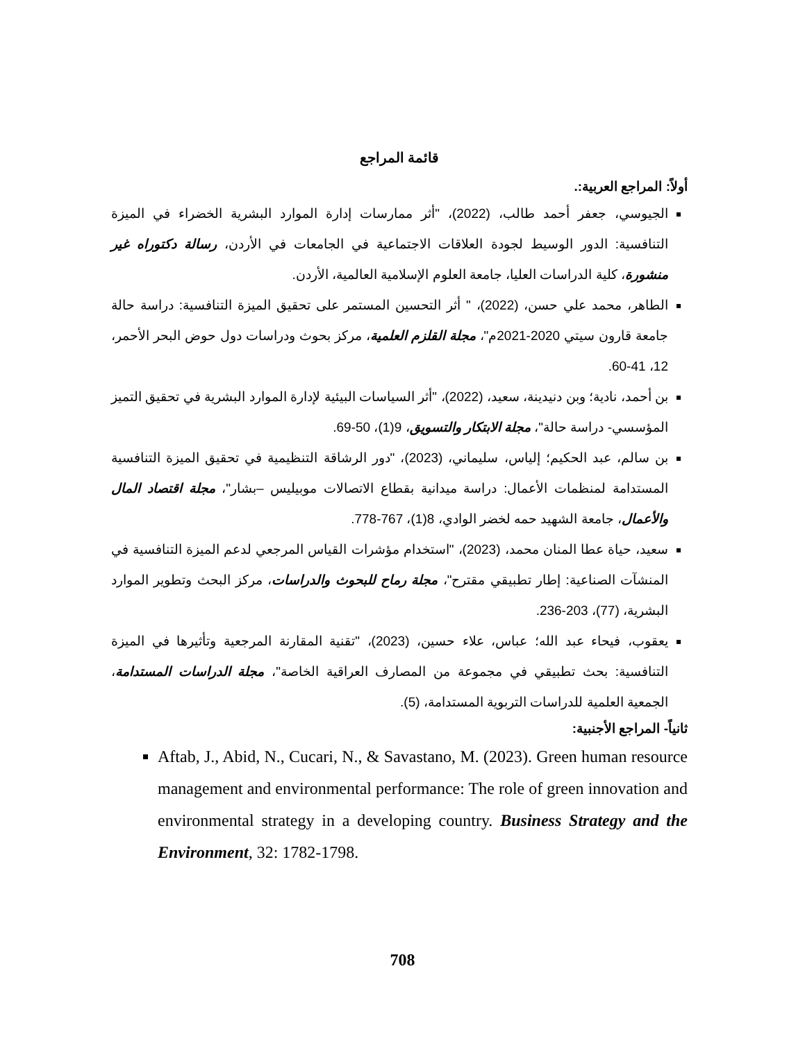قائمة المراجع
أولاً: المراجع العربية:.
الجيوسي، جعفر أحمد طالب، (2022)، "أثر ممارسات إدارة الموارد البشرية الخضراء في الميزة التنافسية: الدور الوسيط لجودة العلاقات الاجتماعية في الجامعات في الأردن، رسالة دكتوراه غير منشورة، كلية الدراسات العليا، جامعة العلوم الإسلامية العالمية، الأردن.
الطاهر، محمد علي حسن، (2022)، " أثر التحسين المستمر على تحقيق الميزة التنافسية: دراسة حالة جامعة قارون سيتي 2020-2021م"، مجلة القلزم العلمية، مركز بحوث ودراسات دول حوض البحر الأحمر، 12، 41-60.
بن أحمد، نادية؛ وبن دنيدينة، سعيد، (2022)، "أثر السياسات البيئية لإدارة الموارد البشرية في تحقيق التميز المؤسسي- دراسة حالة"، مجلة الابتكار والتسويق، 9(1)، 50-69.
بن سالم، عبد الحكيم؛ إلياس، سليماني، (2023)، "دور الرشاقة التنظيمية في تحقيق الميزة التنافسية المستدامة لمنظمات الأعمال: دراسة ميدانية بقطاع الاتصالات موبيليس –بشار"، مجلة اقتصاد المال والأعمال، جامعة الشهيد حمه لخضر الوادي، 8(1)، 767-778.
سعيد، حياة عطا المنان محمد، (2023)، "استخدام مؤشرات القياس المرجعي لدعم الميزة التنافسية في المنشآت الصناعية: إطار تطبيقي مقترح"، مجلة رماح للبحوث والدراسات، مركز البحث وتطوير الموارد البشرية، (77)، 203-236.
يعقوب، فيحاء عبد الله؛ عباس، علاء حسين، (2023)، "تقنية المقارنة المرجعية وتأثيرها في الميزة التنافسية: بحث تطبيقي في مجموعة من المصارف العراقية الخاصة"، مجلة الدراسات المستدامة، الجمعية العلمية للدراسات التربوية المستدامة، (5).
ثانياً- المراجع الأجنبية:
Aftab, J., Abid, N., Cucari, N., & Savastano, M. (2023). Green human resource management and environmental performance: The role of green innovation and environmental strategy in a developing country. Business Strategy and the Environment, 32: 1782-1798.
708